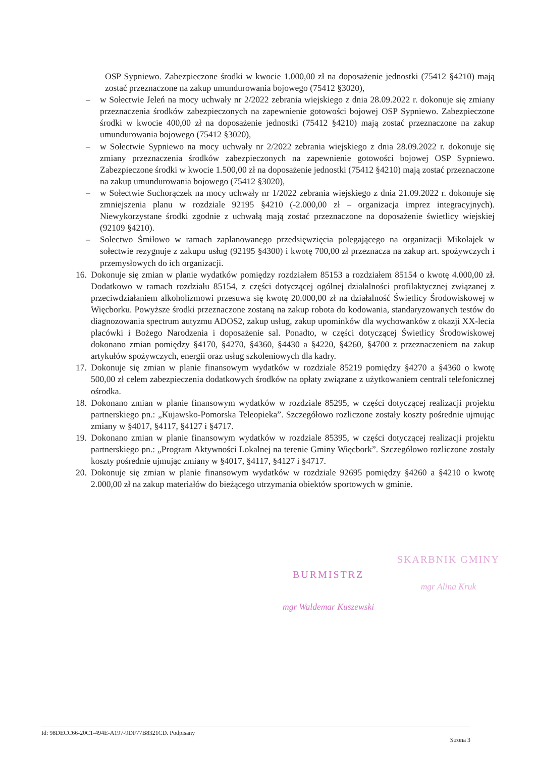OSP Sypniewo. Zabezpieczone środki w kwocie 1.000,00 zł na doposażenie jednostki (75412 §4210) mają zostać przeznaczone na zakup umundurowania bojowego (75412 §3020),
– w Sołectwie Jeleń na mocy uchwały nr 2/2022 zebrania wiejskiego z dnia 28.09.2022 r. dokonuje się zmiany przeznaczenia środków zabezpieczonych na zapewnienie gotowości bojowej OSP Sypniewo. Zabezpieczone środki w kwocie 400,00 zł na doposażenie jednostki (75412 §4210) mają zostać przeznaczone na zakup umundurowania bojowego (75412 §3020),
– w Sołectwie Sypniewo na mocy uchwały nr 2/2022 zebrania wiejskiego z dnia 28.09.2022 r. dokonuje się zmiany przeznaczenia środków zabezpieczonych na zapewnienie gotowości bojowej OSP Sypniewo. Zabezpieczone środki w kwocie 1.500,00 zł na doposażenie jednostki (75412 §4210) mają zostać przeznaczone na zakup umundurowania bojowego (75412 §3020),
– w Sołectwie Suchorączek na mocy uchwały nr 1/2022 zebrania wiejskiego z dnia 21.09.2022 r. dokonuje się zmniejszenia planu w rozdziale 92195 §4210 (-2.000,00 zł – organizacja imprez integracyjnych). Niewykorzystane środki zgodnie z uchwałą mają zostać przeznaczone na doposażenie świetlicy wiejskiej (92109 §4210).
– Sołectwo Śmiłowo w ramach zaplanowanego przedsięwzięcia polegającego na organizacji Mikołajek w sołectwie rezygnuje z zakupu usług (92195 §4300) i kwotę 700,00 zł przeznacza na zakup art. spożywczych i przemysłowych do ich organizacji.
16.
Dokonuje się zmian w planie wydatków pomiędzy rozdziałem 85153 a rozdziałem 85154 o kwotę 4.000,00 zł. Dodatkowo w ramach rozdziału 85154, z części dotyczącej ogólnej działalności profilaktycznej związanej z przeciwdziałaniem alkoholizmowi przesuwa się kwotę 20.000,00 zł na działalność Świetlicy Środowiskowej w Więcborku. Powyższe środki przeznaczone zostaną na zakup robota do kodowania, standaryzowanych testów do diagnozowania spectrum autyzmu ADOS2, zakup usług, zakup upominków dla wychowanków z okazji XX-lecia placówki i Bożego Narodzenia i doposażenie sal. Ponadto, w części dotyczącej Świetlicy Środowiskowej dokonano zmian pomiędzy §4170, §4270, §4360, §4430 a §4220, §4260, §4700 z przeznaczeniem na zakup artykułów spożywczych, energii oraz usług szkoleniowych dla kadry.
17.
Dokonuje się zmian w planie finansowym wydatków w rozdziale 85219 pomiędzy §4270 a §4360 o kwotę 500,00 zł celem zabezpieczenia dodatkowych środków na opłaty związane z użytkowaniem centrali telefonicznej ośrodka.
18.
Dokonano zmian w planie finansowym wydatków w rozdziale 85295, w części dotyczącej realizacji projektu partnerskiego pn.: „Kujawsko-Pomorska Teleopieka”. Szczegółowo rozliczone zostały koszty pośrednie ujmując zmiany w §4017, §4117, §4127 i §4717.
19.
Dokonano zmian w planie finansowym wydatków w rozdziale 85395, w części dotyczącej realizacji projektu partnerskiego pn.: „Program Aktywności Lokalnej na terenie Gminy Więcbork”. Szczegółowo rozliczone zostały koszty pośrednie ujmując zmiany w §4017, §4117, §4127 i §4717.
20.
Dokonuje się zmian w planie finansowym wydatków w rozdziale 92695 pomiędzy §4260 a §4210 o kwotę 2.000,00 zł na zakup materiałów do bieżącego utrzymania obiektów sportowych w gminie.
BURMISTRZ
mgr Waldemar Kuszewski
SKARBNIK GMINY
mgr Alina Kruk
Id: 98DECC66-20C1-494E-A197-9DF77B8321CD. Podpisany Strona 3